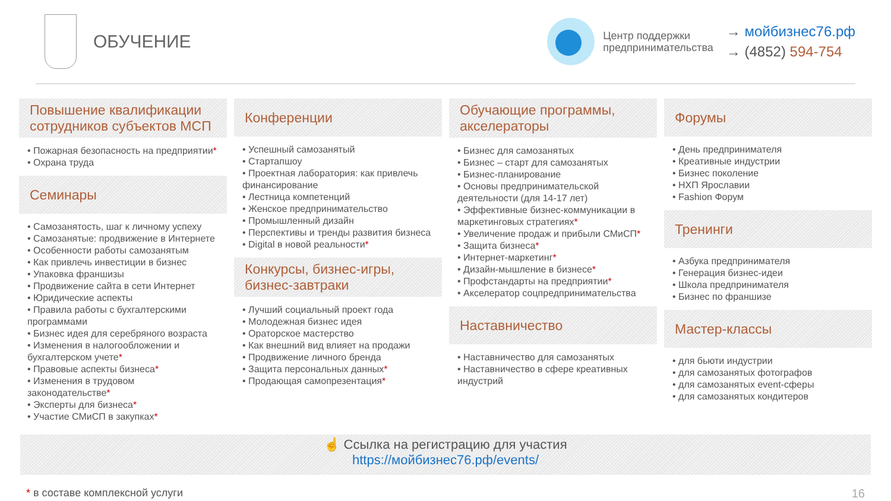ОБУЧЕНИЕ
Центр поддержки
предпринимательства
→ мойбизнес76.рф
→ (4852) 594-754
Повышение квалификации сотрудников субъектов МСП
• Пожарная безопасность на предприятии*
• Охрана труда
Семинары
• Самозанятость, шаг к личному успеху
• Самозанятые: продвижение в Интернете
• Особенности работы самозанятым
• Как привлечь инвестиции в бизнес
• Упаковка франшизы
• Продвижение сайта в сети Интернет
• Юридические аспекты
• Правила работы с бухгалтерскими программами
• Бизнес идея для серебряного возраста
• Изменения в налогообложении и бухгалтерском учете*
• Правовые аспекты бизнеса*
• Изменения в трудовом законодательстве*
• Эксперты для бизнеса*
• Участие СМиСП в закупках*
Конференции
• Успешный самозанятый
• Стартапшоу
• Проектная лаборатория: как привлечь финансирование
• Лестница компетенций
• Женское предпринимательство
• Промышленный дизайн
• Перспективы и тренды развития бизнеса
• Digital в новой реальности*
Конкурсы, бизнес-игры, бизнес-завтраки
• Лучший социальный проект года
• Молодежная бизнес идея
• Ораторское мастерство
• Как внешний вид влияет на продажи
• Продвижение личного бренда
• Защита персональных данных*
• Продающая самопрезентация*
Обучающие программы, акселераторы
• Бизнес для самозанятых
• Бизнес – старт для самозанятых
• Бизнес-планирование
• Основы предпринимательской деятельности (для 14-17 лет)
• Эффективные бизнес-коммуникации в маркетинговых стратегиях*
• Увеличение продаж и прибыли СМиСП*
• Защита бизнеса*
• Интернет-маркетинг*
• Дизайн-мышление в бизнесе*
• Профстандарты на предприятии*
• Акселератор соцпредпринимательства
Наставничество
• Наставничество для самозанятых
• Наставничество в сфере креативных индустрий
Форумы
• День предпринимателя
• Креативные индустрии
• Бизнес поколение
• НХП Ярославии
• Fashion Форум
Тренинги
• Азбука предпринимателя
• Генерация бизнес-идеи
• Школа предпринимателя
• Бизнес по франшизе
Мастер-классы
• для бьюти индустрии
• для самозанятых фотографов
• для самозанятых event-сферы
• для самозанятых кондитеров
☝ Ссылка на регистрацию для участия
https://мойбизнес76.рф/events/
* в составе комплексной услуги 16